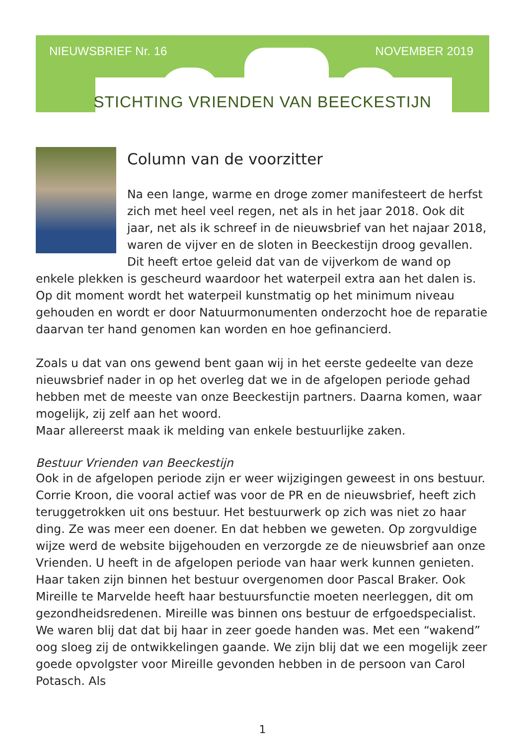NIEUWSBRIEF Nr. 16 NOVEMBER 2019
STICHTING VRIENDEN VAN BEECKESTIJN
Column van de voorzitter
Na een lange, warme en droge zomer manifesteert de herfst zich met heel veel regen, net als in het jaar 2018. Ook dit jaar, net als ik schreef in de nieuwsbrief van het najaar 2018, waren de vijver en de sloten in Beeckestijn droog gevallen. Dit heeft ertoe geleid dat van de vijverkom de wand op enkele plekken is gescheurd waardoor het waterpeil extra aan het dalen is. Op dit moment wordt het waterpeil kunstmatig op het minimum niveau gehouden en wordt er door Natuurmonumenten onderzocht hoe de reparatie daarvan ter hand genomen kan worden en hoe gefinancierd.
Zoals u dat van ons gewend bent gaan wij in het eerste gedeelte van deze nieuwsbrief nader in op het overleg dat we in de afgelopen periode gehad hebben met de meeste van onze Beeckestijn partners. Daarna komen, waar mogelijk, zij zelf aan het woord.
Maar allereerst maak ik melding van enkele bestuurlijke zaken.
Bestuur Vrienden van Beeckestijn
Ook in de afgelopen periode zijn er weer wijzigingen geweest in ons bestuur. Corrie Kroon, die vooral actief was voor de PR en de nieuwsbrief, heeft zich teruggetrokken uit ons bestuur. Het bestuurwerk op zich was niet zo haar ding. Ze was meer een doener. En dat hebben we geweten. Op zorgvuldige wijze werd de website bijgehouden en verzorgde ze de nieuwsbrief aan onze Vrienden. U heeft in de afgelopen periode van haar werk kunnen genieten. Haar taken zijn binnen het bestuur overgenomen door Pascal Braker. Ook Mireille te Marvelde heeft haar bestuursfunctie moeten neerleggen, dit om gezondheidsredenen. Mireille was binnen ons bestuur de erfgoedspecialist. We waren blij dat dat bij haar in zeer goede handen was. Met een “wakend” oog sloeg zij de ontwikkelingen gaande. We zijn blij dat we een mogelijk zeer goede opvolgster voor Mireille gevonden hebben in de persoon van Carol Potasch. Als
1